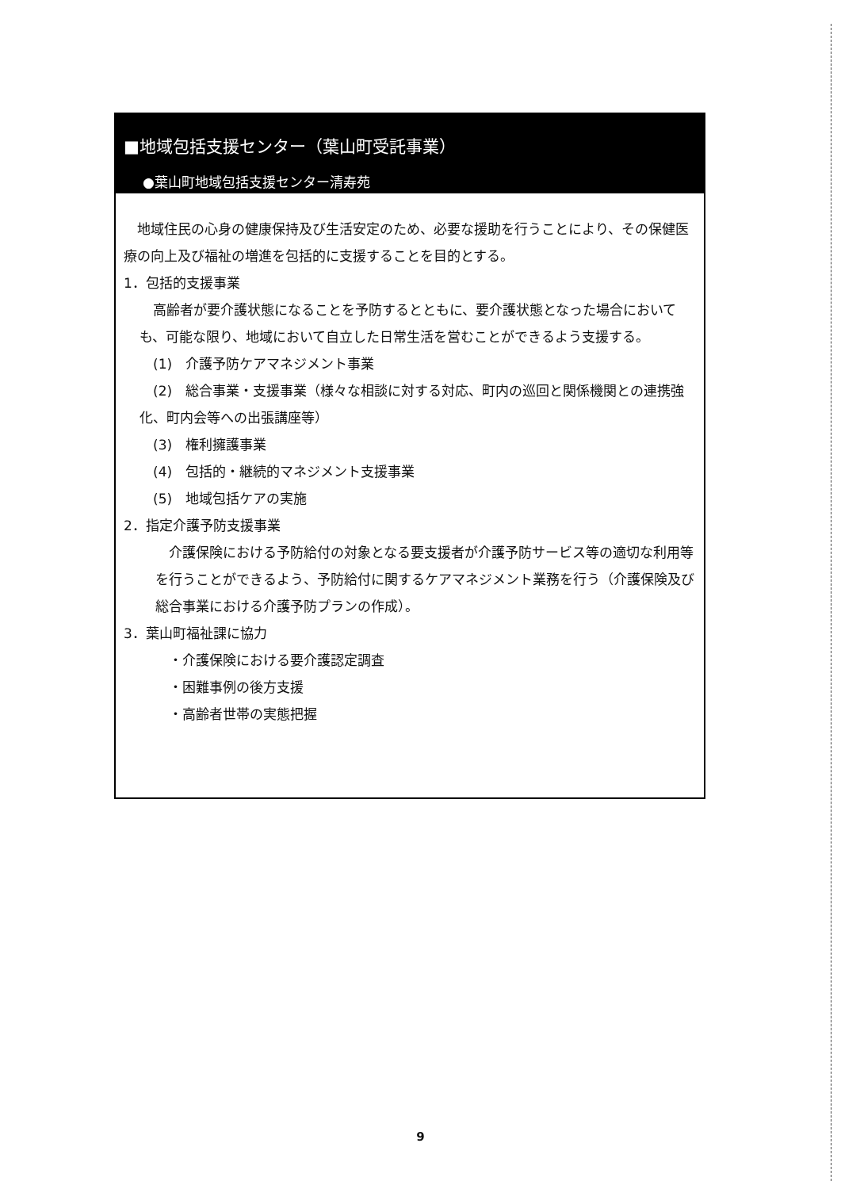■地域包括支援センター（葉山町受託事業）
●葉山町地域包括支援センター清寿苑
　地域住民の心身の健康保持及び生活安定のため、必要な援助を行うことにより、その保健医療の向上及び福祉の増進を包括的に支援することを目的とする。
1．包括的支援事業
　高齢者が要介護状態になることを予防するとともに、要介護状態となった場合においても、可能な限り、地域において自立した日常生活を営むことができるよう支援する。
　(1)　介護予防ケアマネジメント事業
　(2)　総合事業・支援事業（様々な相談に対する対応、町内の巡回と関係機関との連携強化、町内会等への出張講座等）
　(3)　権利擁護事業
　(4)　包括的・継続的マネジメント支援事業
　(5)　地域包括ケアの実施
2．指定介護予防支援事業
　介護保険における予防給付の対象となる要支援者が介護予防サービス等の適切な利用等を行うことができるよう、予防給付に関するケアマネジメント業務を行う（介護保険及び総合事業における介護予防プランの作成）。
3．葉山町福祉課に協力
　・介護保険における要介護認定調査
　・困難事例の後方支援
　・高齢者世帯の実態把握
9